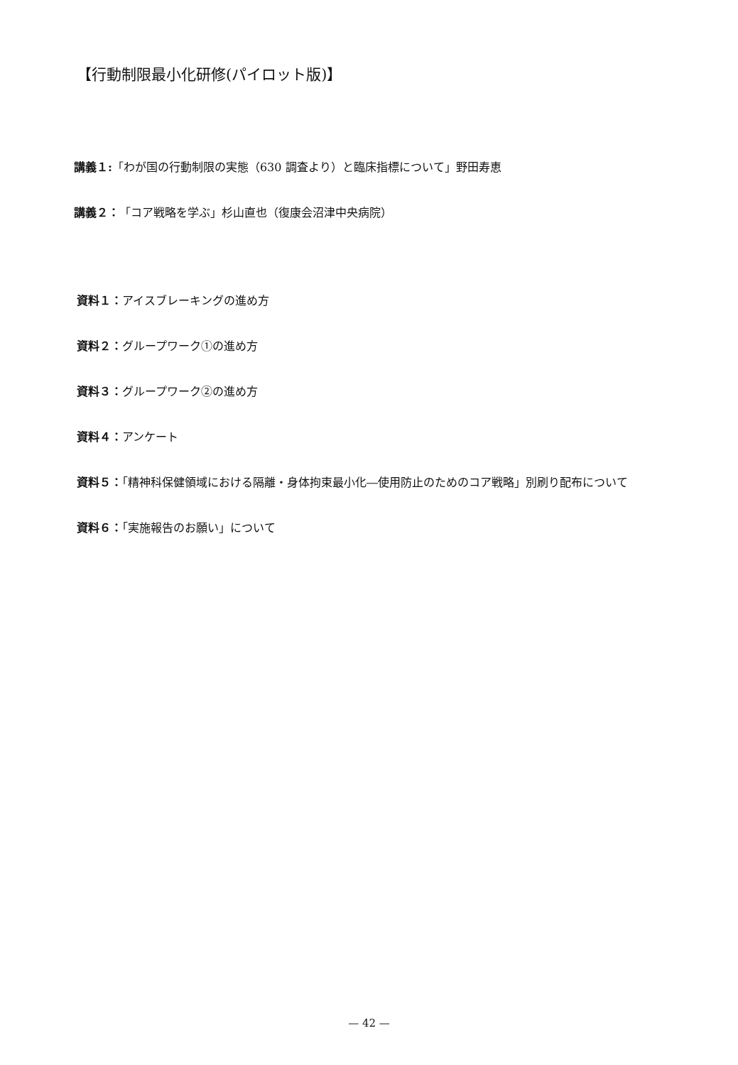【行動制限最小化研修(パイロット版)】
講義１:「わが国の行動制限の実態（630 調査より）と臨床指標について」野田寿恵
講義２：「コア戦略を学ぶ」杉山直也（復康会沼津中央病院）
資料１：アイスブレーキングの進め方
資料２：グループワーク①の進め方
資料３：グループワーク②の進め方
資料４：アンケート
資料５：「精神科保健領域における隔離・身体拘束最小化―使用防止のためのコア戦略」別刷り配布について
資料６：「実施報告のお願い」について
— 42 —